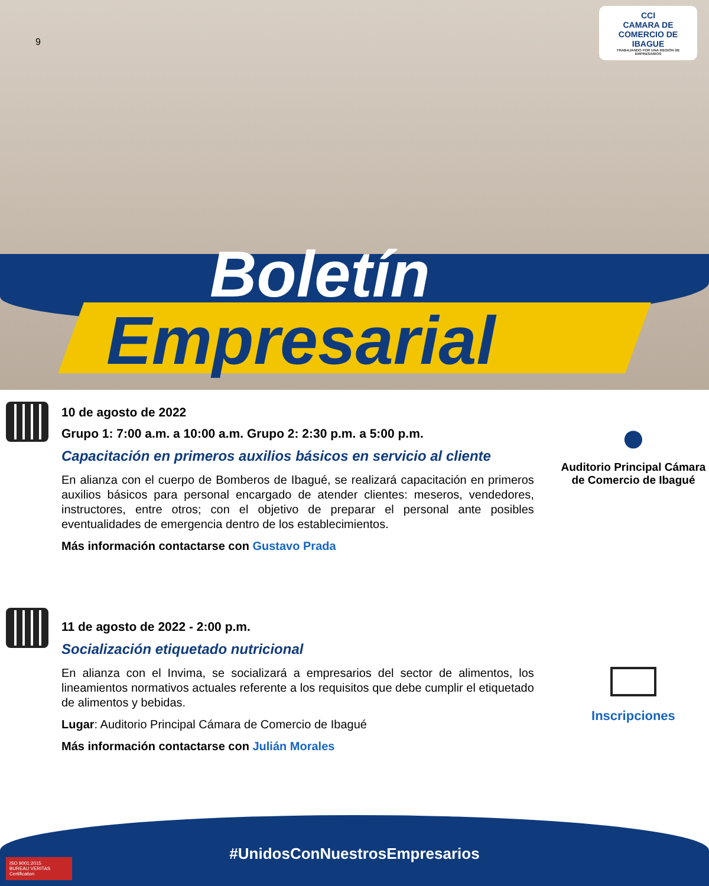9
CCI
CAMARA DE COMERCIO DE IBAGUE
TRABAJANDO POR UNA REGIÓN DE EMPRESARIOS
Boletín
Empresarial
10 de agosto de 2022
Grupo 1: 7:00 a.m. a 10:00 a.m. Grupo 2: 2:30 p.m. a 5:00 p.m.
Capacitación en primeros auxilios básicos en servicio al cliente
En alianza con el cuerpo de Bomberos de Ibagué, se realizará capacitación en primeros auxilios básicos para personal encargado de atender clientes: meseros, vendedores, instructores, entre otros; con el objetivo de preparar el personal ante posibles eventualidades de emergencia dentro de los establecimientos.
Más información contactarse con Gustavo Prada
●
Auditorio Principal Cámara de Comercio de Ibagué
11 de agosto de 2022 - 2:00 p.m.
Socialización etiquetado nutricional
En alianza con el Invima, se socializará a empresarios del sector de alimentos, los lineamientos normativos actuales referente a los requisitos que debe cumplir el etiquetado de alimentos y bebidas.
Lugar: Auditorio Principal Cámara de Comercio de Ibagué
Más información contactarse con Julián Morales
Inscripciones
#UnidosConNuestrosEmpresarios
ISO 9001:2015
BUREAU VERITAS
Certification